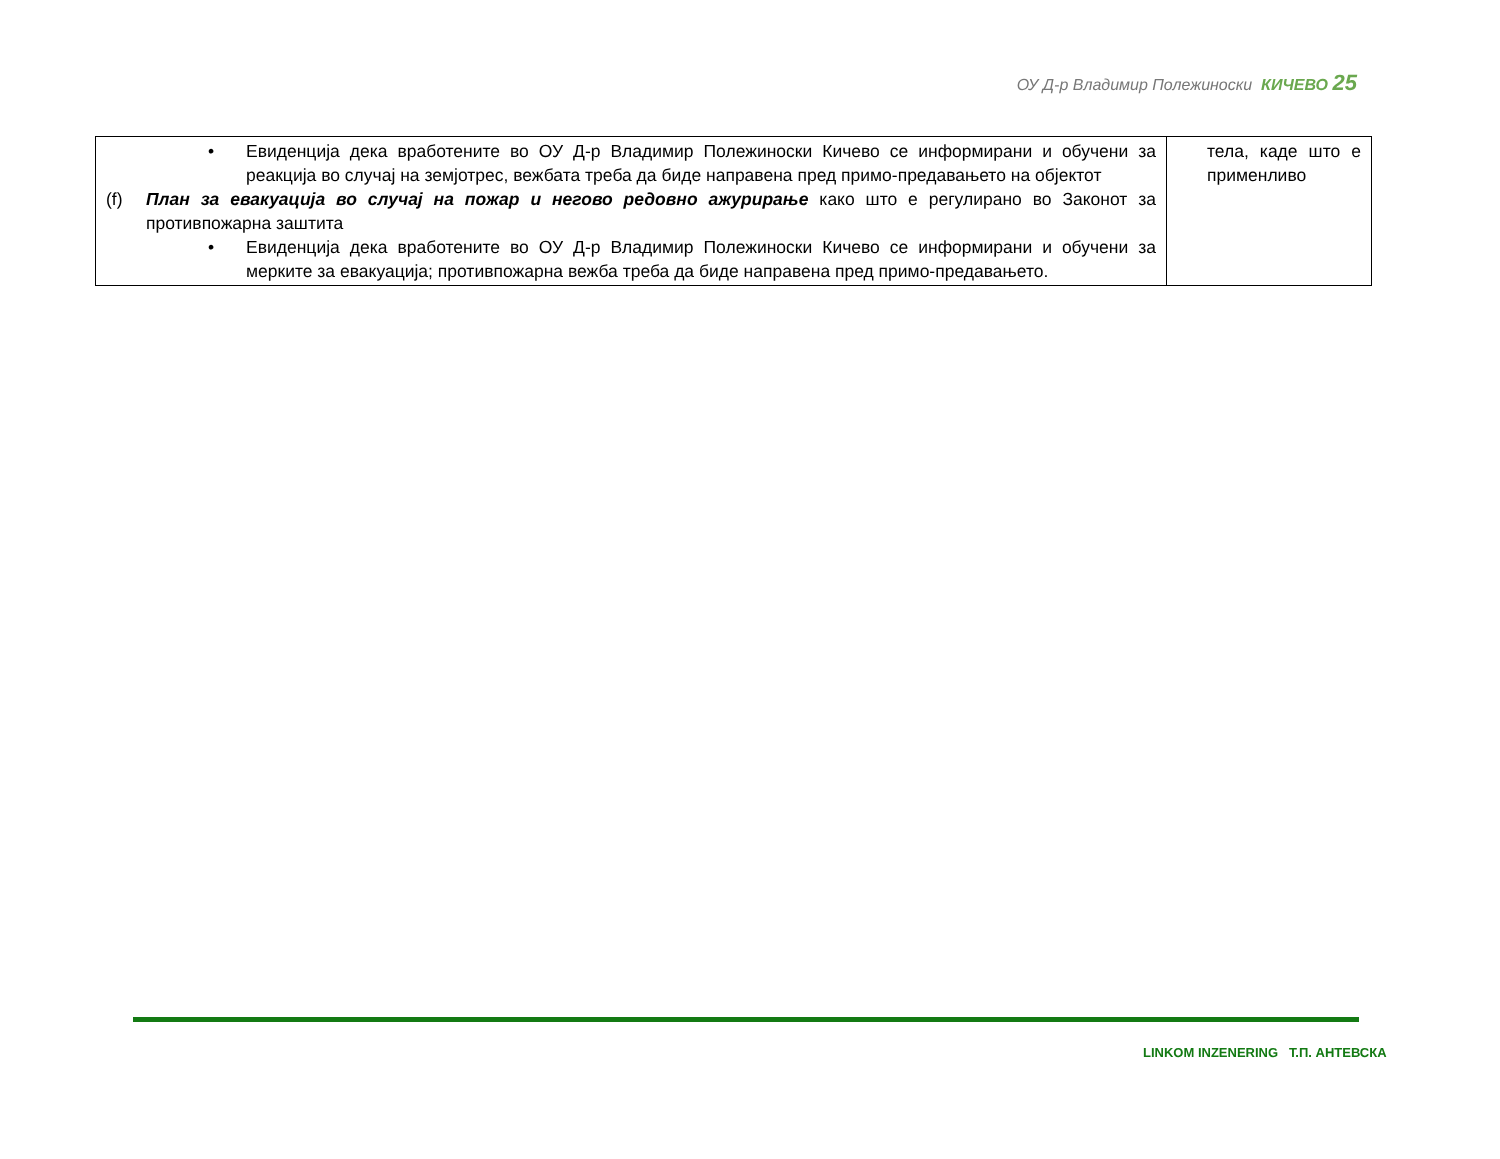ОУ Д-р Владимир Полежиноски КИЧЕВО 25
| • Евиденција дека вработените во ОУ Д-р Владимир Полежиноски Кичево се информирани и обучени за реакција во случај на земјотрес, вежбата треба да биде направена пред примо-предавањето на објектот (f) План за евакуација во случај на пожар и негово редовно ажурирање како што е регулирано во Законот за противпожарна заштита • Евиденција дека вработените во ОУ Д-р Владимир Полежиноски Кичево се информирани и обучени за мерките за евакуација; противпожарна вежба треба да биде направена пред примо-предавањето. | тела, каде што е применливо |
LINKOM INZENERING Т.П. АНТЕВСКА